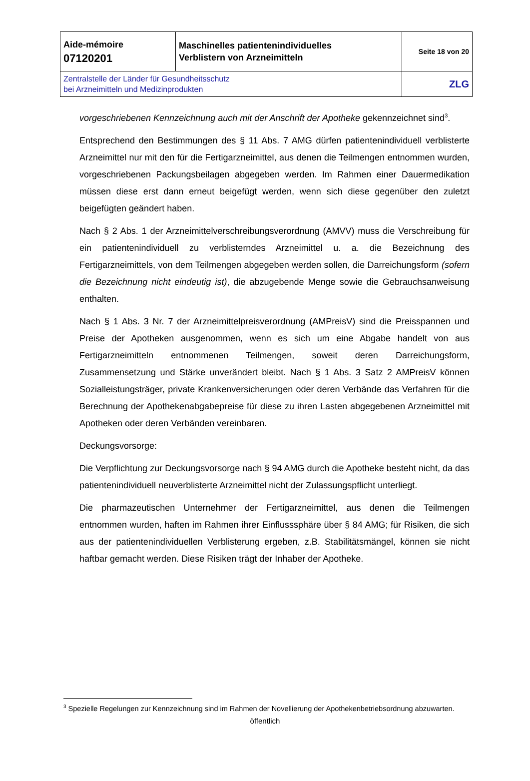| Aide-mémoire 07120201 | Maschinelles patientenindividuelles Verblistern von Arzneimitteln | Seite 18 von 20 |
| Zentralstelle der Länder für Gesundheitsschutz bei Arzneimitteln und Medizinprodukten | | ZLG |
vorgeschriebenen Kennzeichnung auch mit der Anschrift der Apotheke gekennzeichnet sind<sup>3</sup>.
Entsprechend den Bestimmungen des § 11 Abs. 7 AMG dürfen patientenindividuell verblisterte Arzneimittel nur mit den für die Fertigarzneimittel, aus denen die Teilmengen entnommen wurden, vorgeschriebenen Packungsbeilagen abgegeben werden. Im Rahmen einer Dauermedikation müssen diese erst dann erneut beigefügt werden, wenn sich diese gegenüber den zuletzt beigefügten geändert haben.
Nach § 2 Abs. 1 der Arzneimittelverschreibungsverordnung (AMVV) muss die Verschreibung für ein patientenindividuell zu verblisterndes Arzneimittel u. a. die Bezeichnung des Fertigarzneimittels, von dem Teilmengen abgegeben werden sollen, die Darreichungsform (sofern die Bezeichnung nicht eindeutig ist), die abzugebende Menge sowie die Gebrauchsanweisung enthalten.
Nach § 1 Abs. 3 Nr. 7 der Arzneimittelpreisverordnung (AMPreisV) sind die Preisspannen und Preise der Apotheken ausgenommen, wenn es sich um eine Abgabe handelt von aus Fertigarzneimitteln entnommenen Teilmengen, soweit deren Darreichungsform, Zusammensetzung und Stärke unverändert bleibt. Nach § 1 Abs. 3 Satz 2 AMPreisV können Sozialleistungsträger, private Krankenversicherungen oder deren Verbände das Verfahren für die Berechnung der Apothekenabgabepreise für diese zu ihren Lasten abgegebenen Arzneimittel mit Apotheken oder deren Verbänden vereinbaren.
Deckungsvorsorge:
Die Verpflichtung zur Deckungsvorsorge nach § 94 AMG durch die Apotheke besteht nicht, da das patientenindividuell neuverblisterte Arzneimittel nicht der Zulassungspflicht unterliegt.
Die pharmazeutischen Unternehmer der Fertigarzneimittel, aus denen die Teilmengen entnommen wurden, haften im Rahmen ihrer Einflusssphäre über § 84 AMG; für Risiken, die sich aus der patientenindividuellen Verblisterung ergeben, z.B. Stabilitätsmängel, können sie nicht haftbar gemacht werden. Diese Risiken trägt der Inhaber der Apotheke.
<sup>3</sup> Spezielle Regelungen zur Kennzeichnung sind im Rahmen der Novellierung der Apothekenbetriebsordnung abzuwarten.
öffentlich